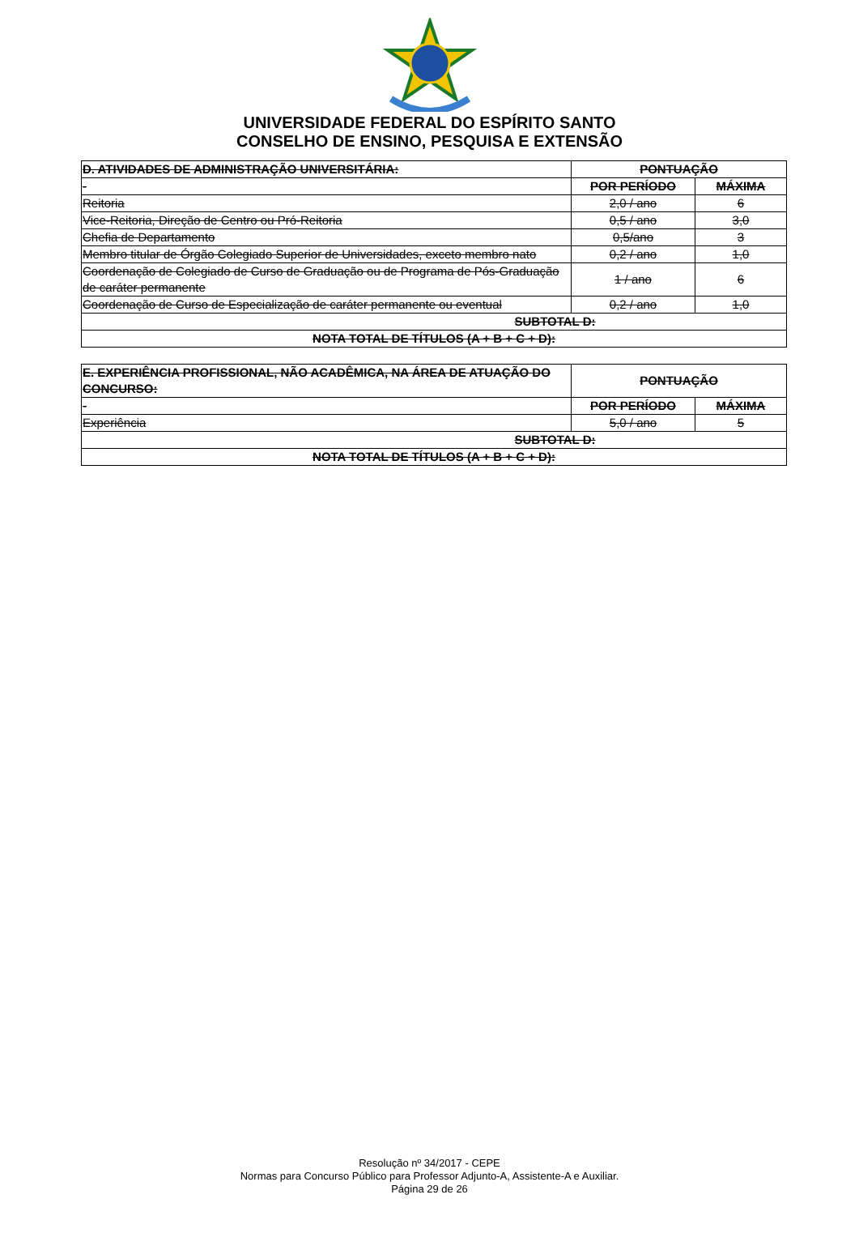UNIVERSIDADE FEDERAL DO ESPÍRITO SANTO
CONSELHO DE ENSINO, PESQUISA E EXTENSÃO
| D. ATIVIDADES DE ADMINISTRAÇÃO UNIVERSITÁRIA: | PONTUAÇÃO | |
| - | POR PERÍODO | MÁXIMA |
| Reitoria | 2,0 / ano | 6 |
| Vice-Reitoria, Direção de Centro ou Pró-Reitoria | 0,5 / ano | 3,0 |
| Chefia de Departamento | 0,5/ano | 3 |
| Membro titular de Órgão Colegiado Superior de Universidades, exceto membro nato | 0,2 / ano | 1,0 |
| Coordenação de Colegiado de Curso de Graduação ou de Programa de Pós-Graduação de caráter permanente | 1 / ano | 6 |
| Coordenação de Curso de Especialização de caráter permanente ou eventual | 0,2 / ano | 1,0 |
| SUBTOTAL D: | | |
| NOTA TOTAL DE TÍTULOS (A + B + C + D): | | |
| E. EXPERIÊNCIA PROFISSIONAL, NÃO ACADÊMICA, NA ÁREA DE ATUAÇÃO DO CONCURSO: | PONTUAÇÃO | |
| - | POR PERÍODO | MÁXIMA |
| Experiência | 5,0 / ano | 5 |
| SUBTOTAL D: | | |
| NOTA TOTAL DE TÍTULOS (A + B + C + D): | | |
Resolução nº 34/2017 - CEPE
Normas para Concurso Público para Professor Adjunto-A, Assistente-A e Auxiliar.
Página 29 de 26